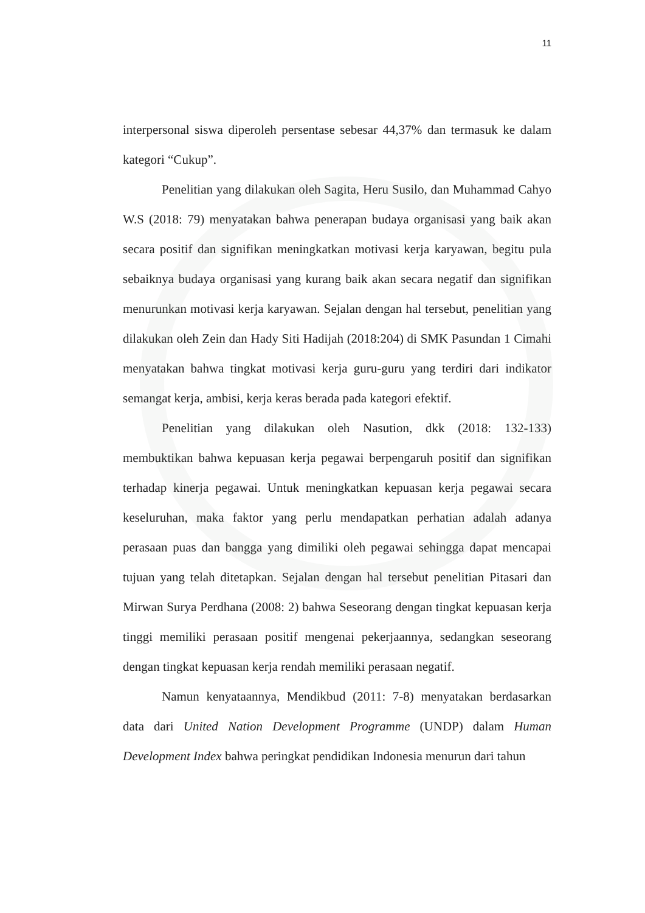11
interpersonal siswa diperoleh persentase sebesar 44,37% dan termasuk ke dalam kategori “Cukup”.
Penelitian yang dilakukan oleh Sagita, Heru Susilo, dan Muhammad Cahyo W.S (2018: 79) menyatakan bahwa penerapan budaya organisasi yang baik akan secara positif dan signifikan meningkatkan motivasi kerja karyawan, begitu pula sebaiknya budaya organisasi yang kurang baik akan secara negatif dan signifikan menurunkan motivasi kerja karyawan. Sejalan dengan hal tersebut, penelitian yang dilakukan oleh Zein dan Hady Siti Hadijah (2018:204) di SMK Pasundan 1 Cimahi menyatakan bahwa tingkat motivasi kerja guru-guru yang terdiri dari indikator semangat kerja, ambisi, kerja keras berada pada kategori efektif.
Penelitian yang dilakukan oleh Nasution, dkk (2018: 132-133) membuktikan bahwa kepuasan kerja pegawai berpengaruh positif dan signifikan terhadap kinerja pegawai. Untuk meningkatkan kepuasan kerja pegawai secara keseluruhan, maka faktor yang perlu mendapatkan perhatian adalah adanya perasaan puas dan bangga yang dimiliki oleh pegawai sehingga dapat mencapai tujuan yang telah ditetapkan. Sejalan dengan hal tersebut penelitian Pitasari dan Mirwan Surya Perdhana (2008: 2) bahwa Seseorang dengan tingkat kepuasan kerja tinggi memiliki perasaan positif mengenai pekerjaannya, sedangkan seseorang dengan tingkat kepuasan kerja rendah memiliki perasaan negatif.
Namun kenyataannya, Mendikbud (2011: 7-8) menyatakan berdasarkan data dari United Nation Development Programme (UNDP) dalam Human Development Index bahwa peringkat pendidikan Indonesia menurun dari tahun